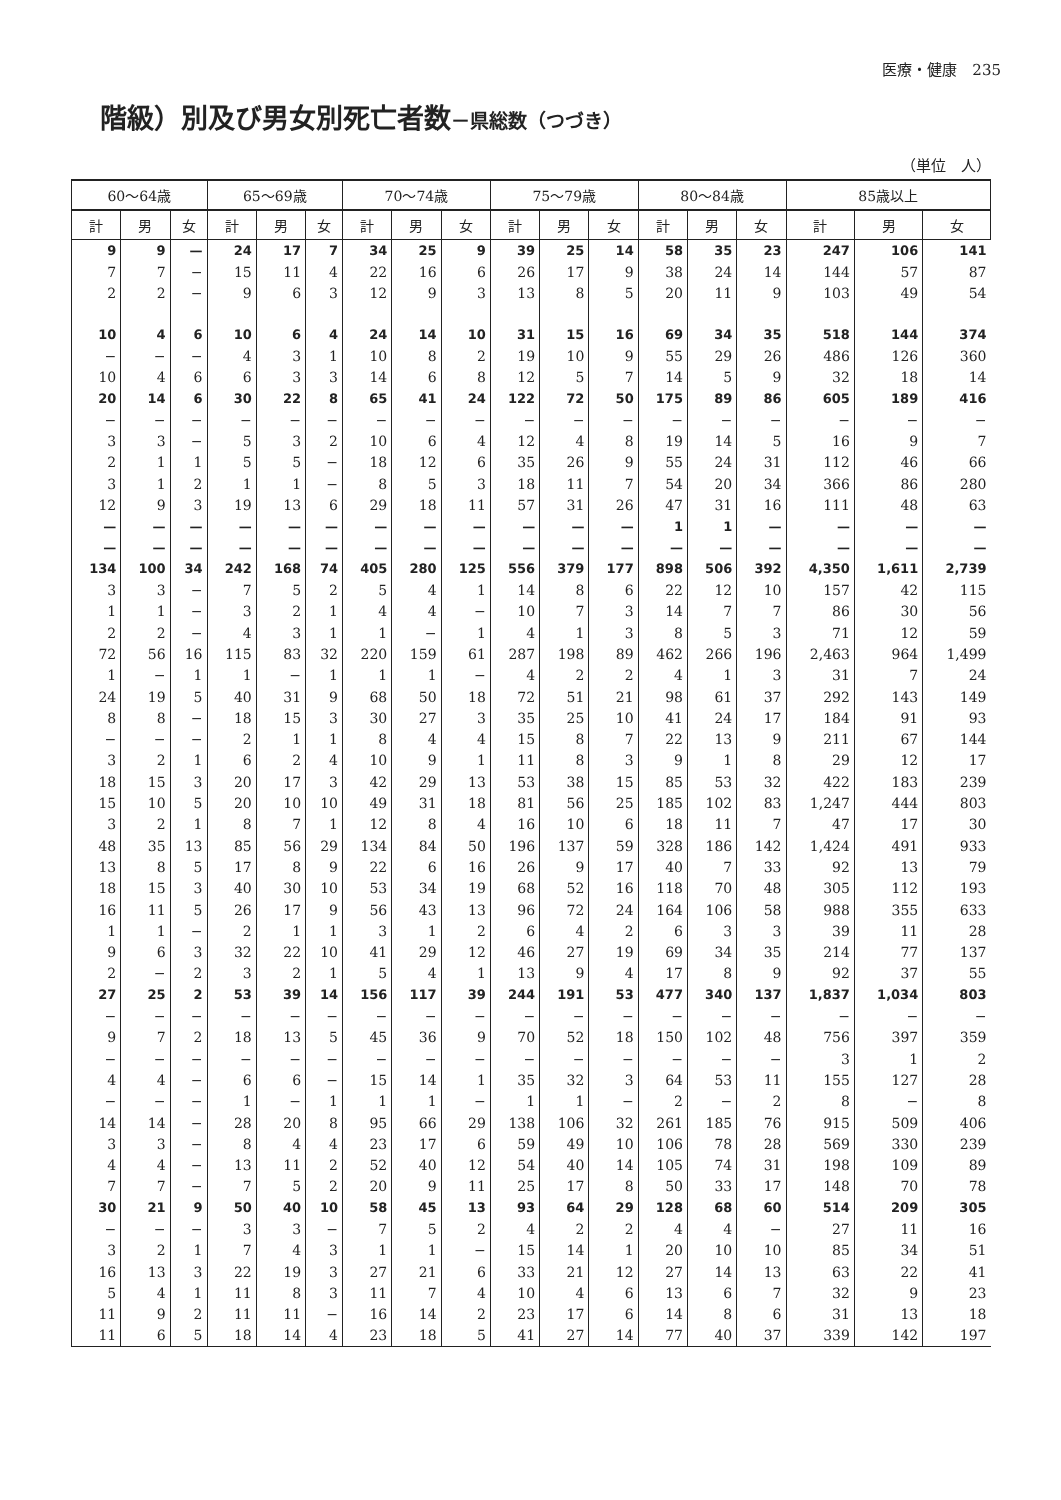医療・健康　235
階級）別及び男女別死亡者数－県総数（つづき）
（単位　人）
| 60～64歳 | | | 65～69歳 | | | 70～74歳 | | | 75～79歳 | | | 80～84歳 | | | 85歳以上 | | |
| --- | --- | --- | --- | --- | --- | --- | --- | --- | --- | --- | --- | --- | --- | --- | --- | --- | --- |
| 計 | 男 | 女 | 計 | 男 | 女 | 計 | 男 | 女 | 計 | 男 | 女 | 計 | 男 | 女 | 計 | 男 | 女 |
| 9 | 9 | — | 24 | 17 | 7 | 34 | 25 | 9 | 39 | 25 | 14 | 58 | 35 | 23 | 247 | 106 | 141 |
| 7 | 7 | − | 15 | 11 | 4 | 22 | 16 | 6 | 26 | 17 | 9 | 38 | 24 | 14 | 144 | 57 | 87 |
| 2 | 2 | − | 9 | 6 | 3 | 12 | 9 | 3 | 13 | 8 | 5 | 20 | 11 | 9 | 103 | 49 | 54 |
| 10 | 4 | 6 | 10 | 6 | 4 | 24 | 14 | 10 | 31 | 15 | 16 | 69 | 34 | 35 | 518 | 144 | 374 |
| − | − | − | 4 | 3 | 1 | 10 | 8 | 2 | 19 | 10 | 9 | 55 | 29 | 26 | 486 | 126 | 360 |
| 10 | 4 | 6 | 6 | 3 | 3 | 14 | 6 | 8 | 12 | 5 | 7 | 14 | 5 | 9 | 32 | 18 | 14 |
| 20 | 14 | 6 | 30 | 22 | 8 | 65 | 41 | 24 | 122 | 72 | 50 | 175 | 89 | 86 | 605 | 189 | 416 |
| − | − | − | − | − | − | − | − | − | − | − | − | − | − | − | − | − | − |
| 3 | 3 | − | 5 | 3 | 2 | 10 | 6 | 4 | 12 | 4 | 8 | 19 | 14 | 5 | 16 | 9 | 7 |
| 2 | 1 | 1 | 5 | 5 | − | 18 | 12 | 6 | 35 | 26 | 9 | 55 | 24 | 31 | 112 | 46 | 66 |
| 3 | 1 | 2 | 1 | 1 | − | 8 | 5 | 3 | 18 | 11 | 7 | 54 | 20 | 34 | 366 | 86 | 280 |
| 12 | 9 | 3 | 19 | 13 | 6 | 29 | 18 | 11 | 57 | 31 | 26 | 47 | 31 | 16 | 111 | 48 | 63 |
| — | — | — | — | — | — | — | — | — | — | — | — | 1 | 1 | — | — | — | — |
| — | — | — | — | — | — | — | — | — | — | — | — | — | — | — | — | — | — |
| 134 | 100 | 34 | 242 | 168 | 74 | 405 | 280 | 125 | 556 | 379 | 177 | 898 | 506 | 392 | 4,350 | 1,611 | 2,739 |
| 3 | 3 | − | 7 | 5 | 2 | 5 | 4 | 1 | 14 | 8 | 6 | 22 | 12 | 10 | 157 | 42 | 115 |
| 1 | 1 | − | 3 | 2 | 1 | 4 | 4 | − | 10 | 7 | 3 | 14 | 7 | 7 | 86 | 30 | 56 |
| 2 | 2 | − | 4 | 3 | 1 | 1 | − | 1 | 4 | 1 | 3 | 8 | 5 | 3 | 71 | 12 | 59 |
| 72 | 56 | 16 | 115 | 83 | 32 | 220 | 159 | 61 | 287 | 198 | 89 | 462 | 266 | 196 | 2,463 | 964 | 1,499 |
| 1 | − | 1 | 1 | − | 1 | 1 | 1 | − | 4 | 2 | 2 | 4 | 1 | 3 | 31 | 7 | 24 |
| 24 | 19 | 5 | 40 | 31 | 9 | 68 | 50 | 18 | 72 | 51 | 21 | 98 | 61 | 37 | 292 | 143 | 149 |
| 8 | 8 | − | 18 | 15 | 3 | 30 | 27 | 3 | 35 | 25 | 10 | 41 | 24 | 17 | 184 | 91 | 93 |
| − | − | − | 2 | 1 | 1 | 8 | 4 | 4 | 15 | 8 | 7 | 22 | 13 | 9 | 211 | 67 | 144 |
| 3 | 2 | 1 | 6 | 2 | 4 | 10 | 9 | 1 | 11 | 8 | 3 | 9 | 1 | 8 | 29 | 12 | 17 |
| 18 | 15 | 3 | 20 | 17 | 3 | 42 | 29 | 13 | 53 | 38 | 15 | 85 | 53 | 32 | 422 | 183 | 239 |
| 15 | 10 | 5 | 20 | 10 | 10 | 49 | 31 | 18 | 81 | 56 | 25 | 185 | 102 | 83 | 1,247 | 444 | 803 |
| 3 | 2 | 1 | 8 | 7 | 1 | 12 | 8 | 4 | 16 | 10 | 6 | 18 | 11 | 7 | 47 | 17 | 30 |
| 48 | 35 | 13 | 85 | 56 | 29 | 134 | 84 | 50 | 196 | 137 | 59 | 328 | 186 | 142 | 1,424 | 491 | 933 |
| 13 | 8 | 5 | 17 | 8 | 9 | 22 | 6 | 16 | 26 | 9 | 17 | 40 | 7 | 33 | 92 | 13 | 79 |
| 18 | 15 | 3 | 40 | 30 | 10 | 53 | 34 | 19 | 68 | 52 | 16 | 118 | 70 | 48 | 305 | 112 | 193 |
| 16 | 11 | 5 | 26 | 17 | 9 | 56 | 43 | 13 | 96 | 72 | 24 | 164 | 106 | 58 | 988 | 355 | 633 |
| 1 | 1 | − | 2 | 1 | 1 | 3 | 1 | 2 | 6 | 4 | 2 | 6 | 3 | 3 | 39 | 11 | 28 |
| 9 | 6 | 3 | 32 | 22 | 10 | 41 | 29 | 12 | 46 | 27 | 19 | 69 | 34 | 35 | 214 | 77 | 137 |
| 2 | − | 2 | 3 | 2 | 1 | 5 | 4 | 1 | 13 | 9 | 4 | 17 | 8 | 9 | 92 | 37 | 55 |
| 27 | 25 | 2 | 53 | 39 | 14 | 156 | 117 | 39 | 244 | 191 | 53 | 477 | 340 | 137 | 1,837 | 1,034 | 803 |
| − | − | − | − | − | − | − | − | − | − | − | − | − | − | − | − | − | − |
| 9 | 7 | 2 | 18 | 13 | 5 | 45 | 36 | 9 | 70 | 52 | 18 | 150 | 102 | 48 | 756 | 397 | 359 |
| − | − | − | − | − | − | − | − | − | − | − | − | − | − | − | 3 | 1 | 2 |
| 4 | 4 | − | 6 | 6 | − | 15 | 14 | 1 | 35 | 32 | 3 | 64 | 53 | 11 | 155 | 127 | 28 |
| − | − | − | 1 | − | 1 | 1 | 1 | − | 1 | 1 | − | 2 | − | 2 | 8 | − | 8 |
| 14 | 14 | − | 28 | 20 | 8 | 95 | 66 | 29 | 138 | 106 | 32 | 261 | 185 | 76 | 915 | 509 | 406 |
| 3 | 3 | − | 8 | 4 | 4 | 23 | 17 | 6 | 59 | 49 | 10 | 106 | 78 | 28 | 569 | 330 | 239 |
| 4 | 4 | − | 13 | 11 | 2 | 52 | 40 | 12 | 54 | 40 | 14 | 105 | 74 | 31 | 198 | 109 | 89 |
| 7 | 7 | − | 7 | 5 | 2 | 20 | 9 | 11 | 25 | 17 | 8 | 50 | 33 | 17 | 148 | 70 | 78 |
| 30 | 21 | 9 | 50 | 40 | 10 | 58 | 45 | 13 | 93 | 64 | 29 | 128 | 68 | 60 | 514 | 209 | 305 |
| − | − | − | 3 | 3 | − | 7 | 5 | 2 | 4 | 2 | 2 | 4 | 4 | − | 27 | 11 | 16 |
| 3 | 2 | 1 | 7 | 4 | 3 | 1 | 1 | − | 15 | 14 | 1 | 20 | 10 | 10 | 85 | 34 | 51 |
| 16 | 13 | 3 | 22 | 19 | 3 | 27 | 21 | 6 | 33 | 21 | 12 | 27 | 14 | 13 | 63 | 22 | 41 |
| 5 | 4 | 1 | 11 | 8 | 3 | 11 | 7 | 4 | 10 | 4 | 6 | 13 | 6 | 7 | 32 | 9 | 23 |
| 11 | 9 | 2 | 11 | 11 | − | 16 | 14 | 2 | 23 | 17 | 6 | 14 | 8 | 6 | 31 | 13 | 18 |
| 11 | 6 | 5 | 18 | 14 | 4 | 23 | 18 | 5 | 41 | 27 | 14 | 77 | 40 | 37 | 339 | 142 | 197 |